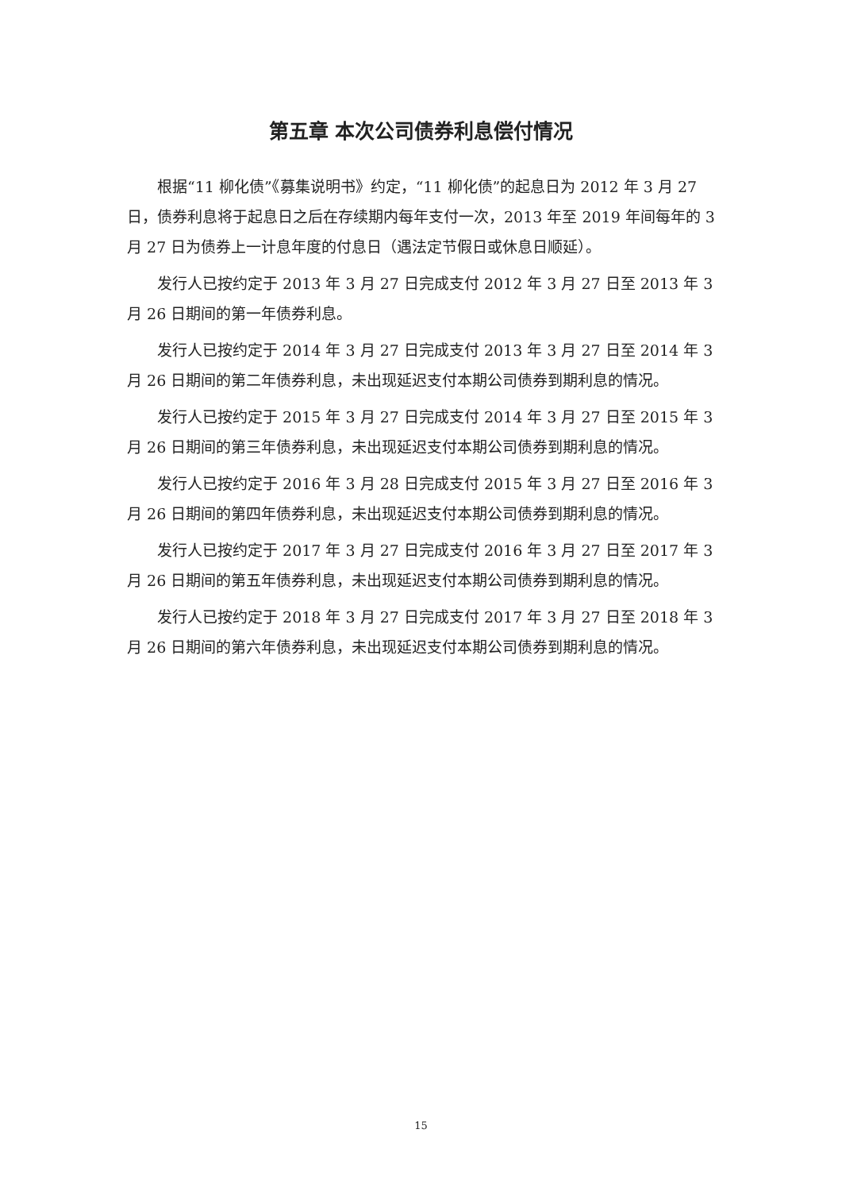第五章 本次公司债券利息偿付情况
根据“11 柳化债”《募集说明书》约定，“11 柳化债”的起息日为 2012 年 3 月 27 日，债券利息将于起息日之后在存续期内每年支付一次，2013 年至 2019 年间每年的 3 月 27 日为债券上一计息年度的付息日（遇法定节假日或休息日顺延）。
发行人已按约定于 2013 年 3 月 27 日完成支付 2012 年 3 月 27 日至 2013 年 3 月 26 日期间的第一年债券利息。
发行人已按约定于 2014 年 3 月 27 日完成支付 2013 年 3 月 27 日至 2014 年 3 月 26 日期间的第二年债券利息，未出现延迟支付本期公司债券到期利息的情况。
发行人已按约定于 2015 年 3 月 27 日完成支付 2014 年 3 月 27 日至 2015 年 3 月 26 日期间的第三年债券利息，未出现延迟支付本期公司债券到期利息的情况。
发行人已按约定于 2016 年 3 月 28 日完成支付 2015 年 3 月 27 日至 2016 年 3 月 26 日期间的第四年债券利息，未出现延迟支付本期公司债券到期利息的情况。
发行人已按约定于 2017 年 3 月 27 日完成支付 2016 年 3 月 27 日至 2017 年 3 月 26 日期间的第五年债券利息，未出现延迟支付本期公司债券到期利息的情况。
发行人已按约定于 2018 年 3 月 27 日完成支付 2017 年 3 月 27 日至 2018 年 3 月 26 日期间的第六年债券利息，未出现延迟支付本期公司债券到期利息的情况。
15